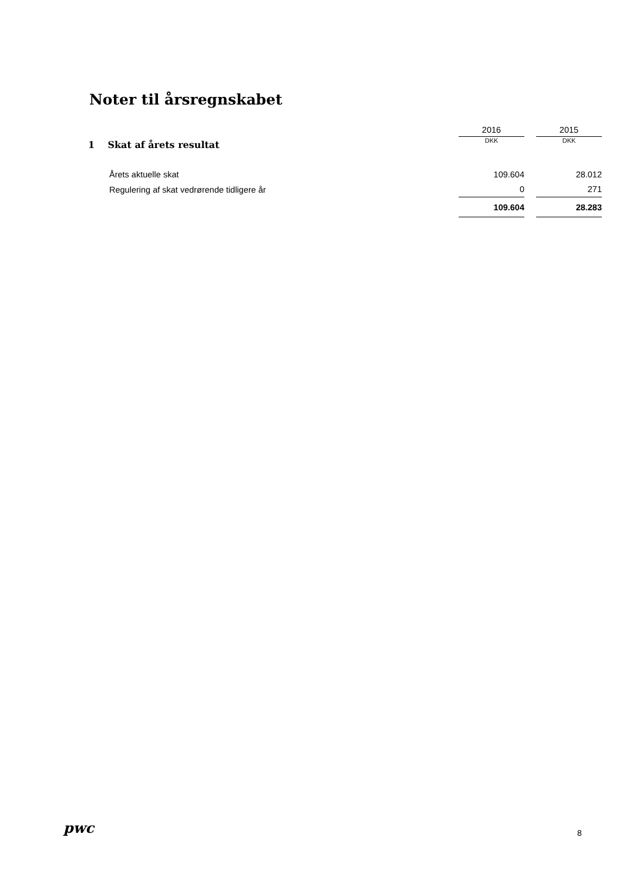Noter til årsregnskabet
| | 2016 | | 2015 |
| 1 Skat af årets resultat | DKK | | DKK |
| Årets aktuelle skat | 109.604 | | 28.012 |
| Regulering af skat vedrørende tidligere år | 0 | | 271 |
| | 109.604 | | 28.283 |
pwc 8